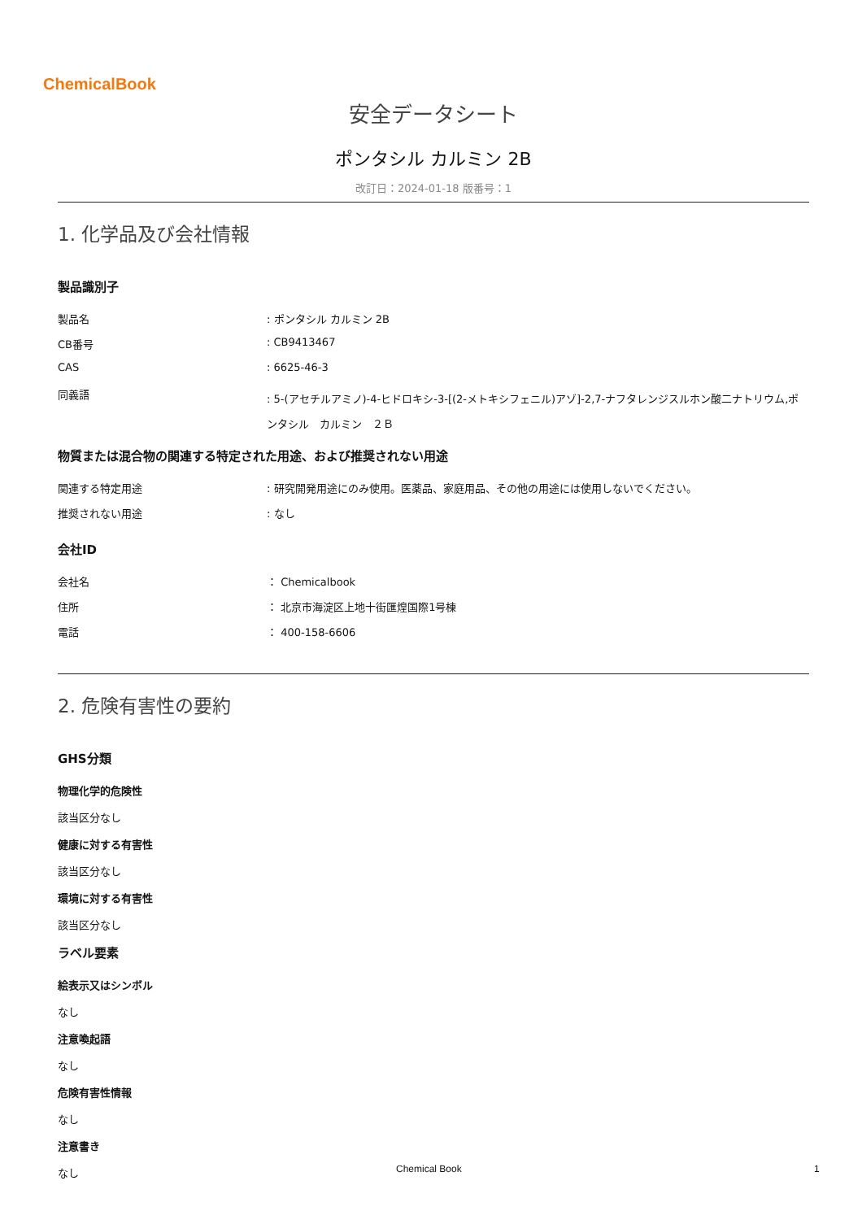ChemicalBook
安全データシート
ポンタシル カルミン 2B
改訂日：2024-01-18 版番号：1
1. 化学品及び会社情報
製品識別子
製品名 : ポンタシル カルミン 2B
CB番号 : CB9413467
CAS : 6625-46-3
同義語
: 5-(アセチルアミノ)-4-ヒドロキシ-3-[(2-メトキシフェニル)アゾ]-2,7-ナフタレンジスルホン酸二ナトリウム,ポンタシル　カルミン　２Ｂ
物質または混合物の関連する特定された用途、および推奨されない用途
関連する特定用途 : 研究開発用途にのみ使用。医薬品、家庭用品、その他の用途には使用しないでください。
推奨されない用途 : なし
会社ID
会社名 ： Chemicalbook
住所 ： 北京市海淀区上地十街匯煌国際1号棟
電話 ： 400-158-6606
2. 危険有害性の要約
GHS分類
物理化学的危険性
該当区分なし
健康に対する有害性
該当区分なし
環境に対する有害性
該当区分なし
ラベル要素
絵表示又はシンボル
なし
注意喚起語
なし
危険有害性情報
なし
注意書き
なし
Chemical Book 1